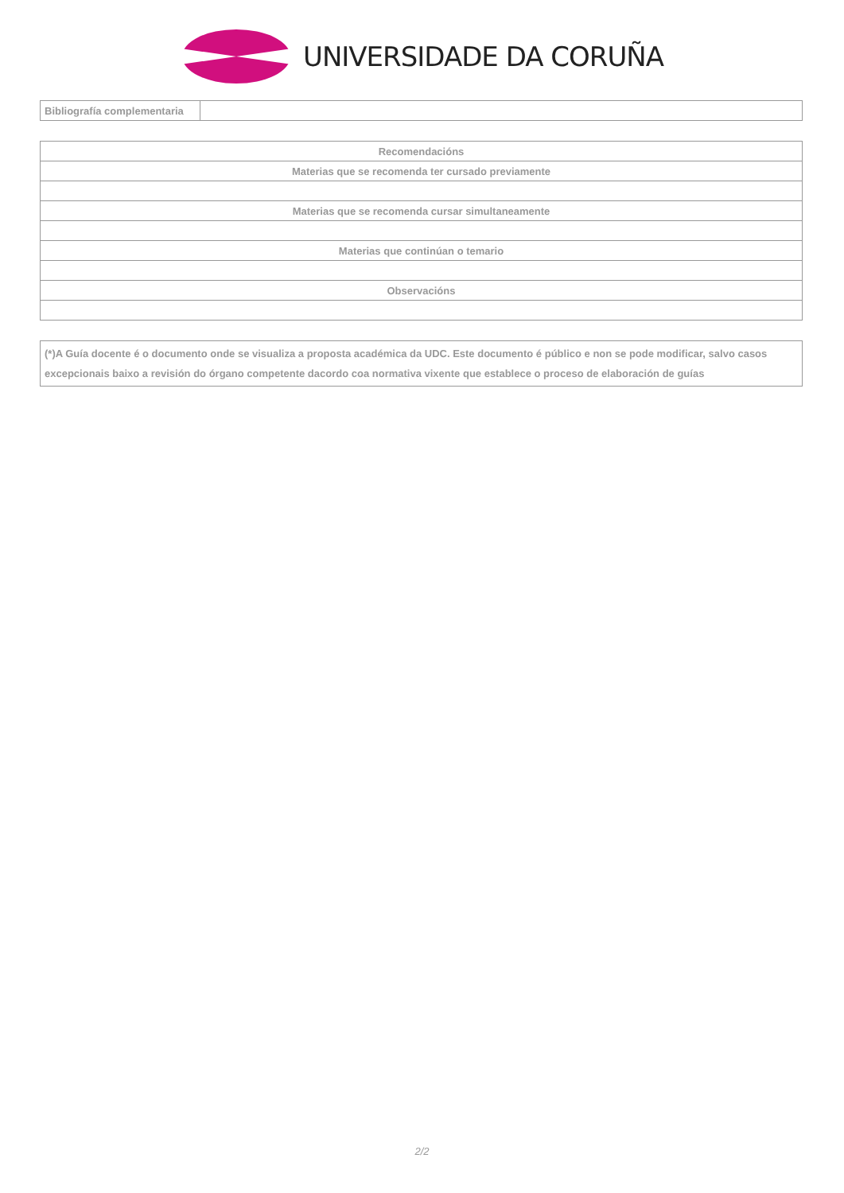UNIVERSIDADE DA CORUÑA
| Bibliografía complementaria | |
| Recomendacións |
| Materias que se recomenda ter cursado previamente |
| Materias que se recomenda cursar simultaneamente |
| Materias que continúan o temario |
| Observacións |
(*)A Guía docente é o documento onde se visualiza a proposta académica da UDC. Este documento é público e non se pode modificar, salvo casos excepcionais baixo a revisión do órgano competente dacordo coa normativa vixente que establece o proceso de elaboración de guías
2/2